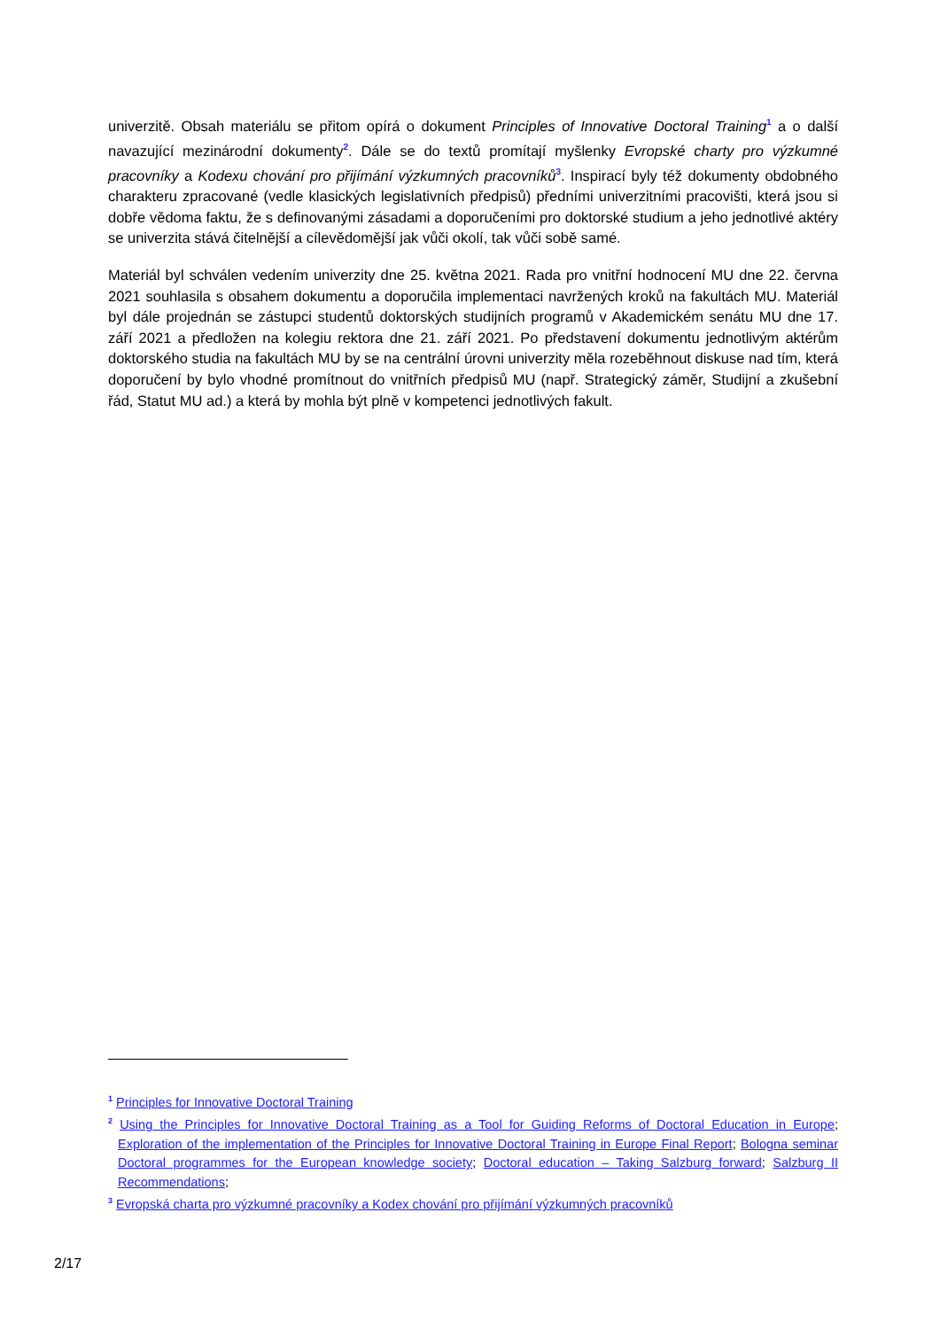univerzitě. Obsah materiálu se přitom opírá o dokument Principles of Innovative Doctoral Training<sup>1</sup> a o další navazující mezinárodní dokumenty<sup>2</sup>. Dále se do textů promítají myšlenky Evropské charty pro výzkumné pracovníky a Kodexu chování pro přijímání výzkumných pracovníků<sup>3</sup>. Inspirací byly též dokumenty obdobného charakteru zpracované (vedle klasických legislativních předpisů) předními univerzitními pracovišti, která jsou si dobře vědoma faktu, že s definovanými zásadami a doporučeními pro doktorské studium a jeho jednotlivé aktéry se univerzita stává čitelnější a cílevědomější jak vůči okolí, tak vůči sobě samé.
Materiál byl schválen vedením univerzity dne 25. května 2021. Rada pro vnitřní hodnocení MU dne 22. června 2021 souhlasila s obsahem dokumentu a doporučila implementaci navržených kroků na fakultách MU. Materiál byl dále projednán se zástupci studentů doktorských studijních programů v Akademickém senátu MU dne 17. září 2021 a předložen na kolegiu rektora dne 21. září 2021. Po představení dokumentu jednotlivým aktérům doktorského studia na fakultách MU by se na centrální úrovni univerzity měla rozeběhnout diskuse nad tím, která doporučení by bylo vhodné promítnout do vnitřních předpisů MU (např. Strategický záměr, Studijní a zkušební řád, Statut MU ad.) a která by mohla být plně v kompetenci jednotlivých fakult.
<sup>1</sup> Principles for Innovative Doctoral Training
<sup>2</sup> Using the Principles for Innovative Doctoral Training as a Tool for Guiding Reforms of Doctoral Education in Europe; Exploration of the implementation of the Principles for Innovative Doctoral Training in Europe Final Report; Bologna seminar Doctoral programmes for the European knowledge society; Doctoral education – Taking Salzburg forward; Salzburg II Recommendations;
<sup>3</sup> Evropská charta pro výzkumné pracovníky a Kodex chování pro přijímání výzkumných pracovníků
2/17